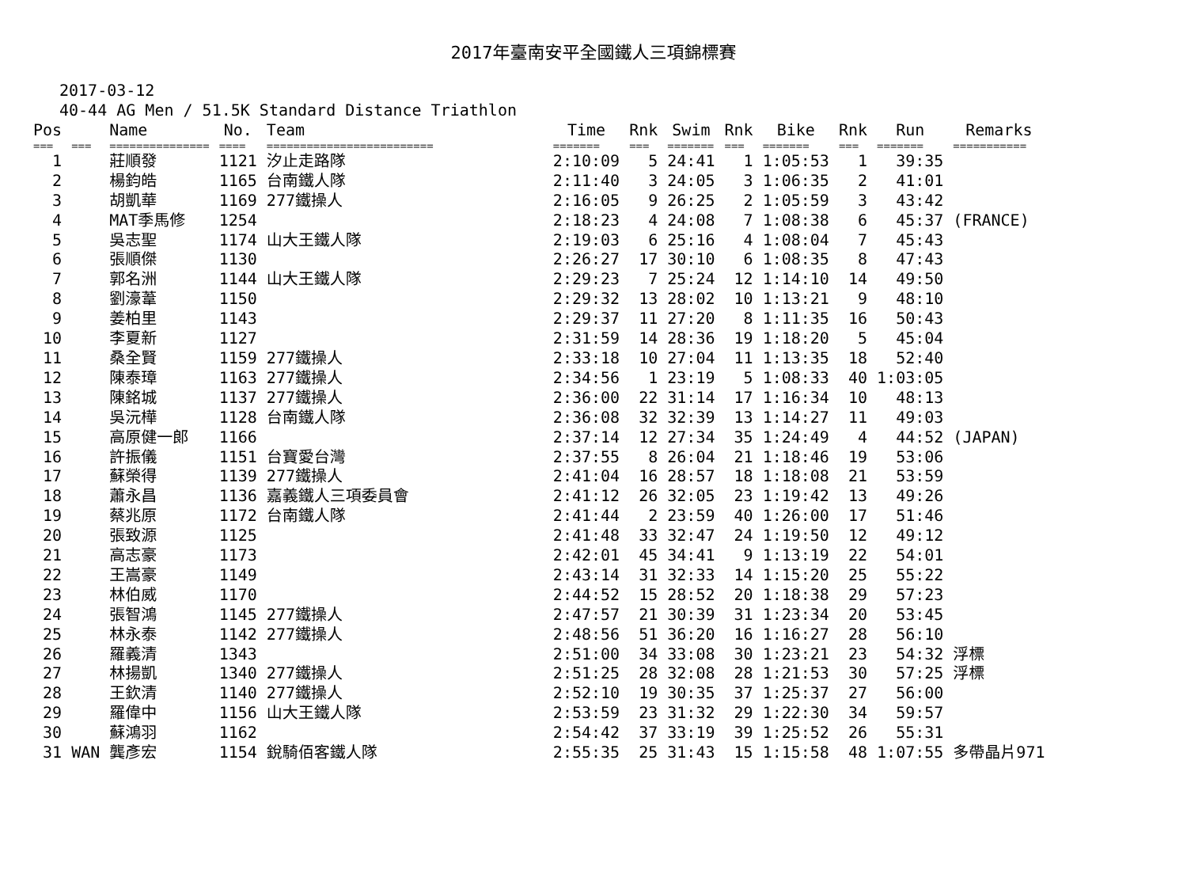2017年臺南安平全國鐵人三項錦標賽
2017-03-12
40-44 AG Men / 51.5K Standard Distance Triathlon
| Pos | | Name | No. | Team | Time | Rnk | Swim | Rnk | Bike | Rnk | Run | Remarks |
| --- | --- | --- | --- | --- | --- | --- | --- | --- | --- | --- | --- | --- |
| === | === | =============== | ==== | ========================= | ======= | === | ======= | === | ======= | === | ======= | =========== |
| 1 | | 莊順發 | 1121 | 汐止走路隊 | 2:10:09 | 5 | 24:41 | 1 | 1:05:53 | 1 | 39:35 | |
| 2 | | 楊鈞皓 | 1165 | 台南鐵人隊 | 2:11:40 | 3 | 24:05 | 3 | 1:06:35 | 2 | 41:01 | |
| 3 | | 胡凱華 | 1169 | 277鐵操人 | 2:16:05 | 9 | 26:25 | 2 | 1:05:59 | 3 | 43:42 | |
| 4 | | MAT季馬修 | 1254 | | 2:18:23 | 4 | 24:08 | 7 | 1:08:38 | 6 | 45:37 | (FRANCE) |
| 5 | | 吳志聖 | 1174 | 山大王鐵人隊 | 2:19:03 | 6 | 25:16 | 4 | 1:08:04 | 7 | 45:43 | |
| 6 | | 張順傑 | 1130 | | 2:26:27 | 17 | 30:10 | 6 | 1:08:35 | 8 | 47:43 | |
| 7 | | 郭名洲 | 1144 | 山大王鐵人隊 | 2:29:23 | 7 | 25:24 | 12 | 1:14:10 | 14 | 49:50 | |
| 8 | | 劉濠葦 | 1150 | | 2:29:32 | 13 | 28:02 | 10 | 1:13:21 | 9 | 48:10 | |
| 9 | | 姜柏里 | 1143 | | 2:29:37 | 11 | 27:20 | 8 | 1:11:35 | 16 | 50:43 | |
| 10 | | 李夏新 | 1127 | | 2:31:59 | 14 | 28:36 | 19 | 1:18:20 | 5 | 45:04 | |
| 11 | | 桑全賢 | 1159 | 277鐵操人 | 2:33:18 | 10 | 27:04 | 11 | 1:13:35 | 18 | 52:40 | |
| 12 | | 陳泰璋 | 1163 | 277鐵操人 | 2:34:56 | 1 | 23:19 | 5 | 1:08:33 | 40 | 1:03:05 | |
| 13 | | 陳銘城 | 1137 | 277鐵操人 | 2:36:00 | 22 | 31:14 | 17 | 1:16:34 | 10 | 48:13 | |
| 14 | | 吳沅樺 | 1128 | 台南鐵人隊 | 2:36:08 | 32 | 32:39 | 13 | 1:14:27 | 11 | 49:03 | |
| 15 | | 高原健一郎 | 1166 | | 2:37:14 | 12 | 27:34 | 35 | 1:24:49 | 4 | 44:52 | (JAPAN) |
| 16 | | 許振儀 | 1151 | 台寶愛台灣 | 2:37:55 | 8 | 26:04 | 21 | 1:18:46 | 19 | 53:06 | |
| 17 | | 蘇榮得 | 1139 | 277鐵操人 | 2:41:04 | 16 | 28:57 | 18 | 1:18:08 | 21 | 53:59 | |
| 18 | | 蕭永昌 | 1136 | 嘉義鐵人三項委員會 | 2:41:12 | 26 | 32:05 | 23 | 1:19:42 | 13 | 49:26 | |
| 19 | | 蔡兆原 | 1172 | 台南鐵人隊 | 2:41:44 | 2 | 23:59 | 40 | 1:26:00 | 17 | 51:46 | |
| 20 | | 張致源 | 1125 | | 2:41:48 | 33 | 32:47 | 24 | 1:19:50 | 12 | 49:12 | |
| 21 | | 高志豪 | 1173 | | 2:42:01 | 45 | 34:41 | 9 | 1:13:19 | 22 | 54:01 | |
| 22 | | 王嵩豪 | 1149 | | 2:43:14 | 31 | 32:33 | 14 | 1:15:20 | 25 | 55:22 | |
| 23 | | 林伯威 | 1170 | | 2:44:52 | 15 | 28:52 | 20 | 1:18:38 | 29 | 57:23 | |
| 24 | | 張智鴻 | 1145 | 277鐵操人 | 2:47:57 | 21 | 30:39 | 31 | 1:23:34 | 20 | 53:45 | |
| 25 | | 林永泰 | 1142 | 277鐵操人 | 2:48:56 | 51 | 36:20 | 16 | 1:16:27 | 28 | 56:10 | |
| 26 | | 羅義清 | 1343 | | 2:51:00 | 34 | 33:08 | 30 | 1:23:21 | 23 | 54:32 | 浮標 |
| 27 | | 林揚凱 | 1340 | 277鐵操人 | 2:51:25 | 28 | 32:08 | 28 | 1:21:53 | 30 | 57:25 | 浮標 |
| 28 | | 王欽清 | 1140 | 277鐵操人 | 2:52:10 | 19 | 30:35 | 37 | 1:25:37 | 27 | 56:00 | |
| 29 | | 羅偉中 | 1156 | 山大王鐵人隊 | 2:53:59 | 23 | 31:32 | 29 | 1:22:30 | 34 | 59:57 | |
| 30 | | 蘇鴻羽 | 1162 | | 2:54:42 | 37 | 33:19 | 39 | 1:25:52 | 26 | 55:31 | |
| 31 | WAN | 龔彥宏 | 1154 | 銳騎佰客鐵人隊 | 2:55:35 | 25 | 31:43 | 15 | 1:15:58 | 48 | 1:07:55 | 多帶晶片971 |